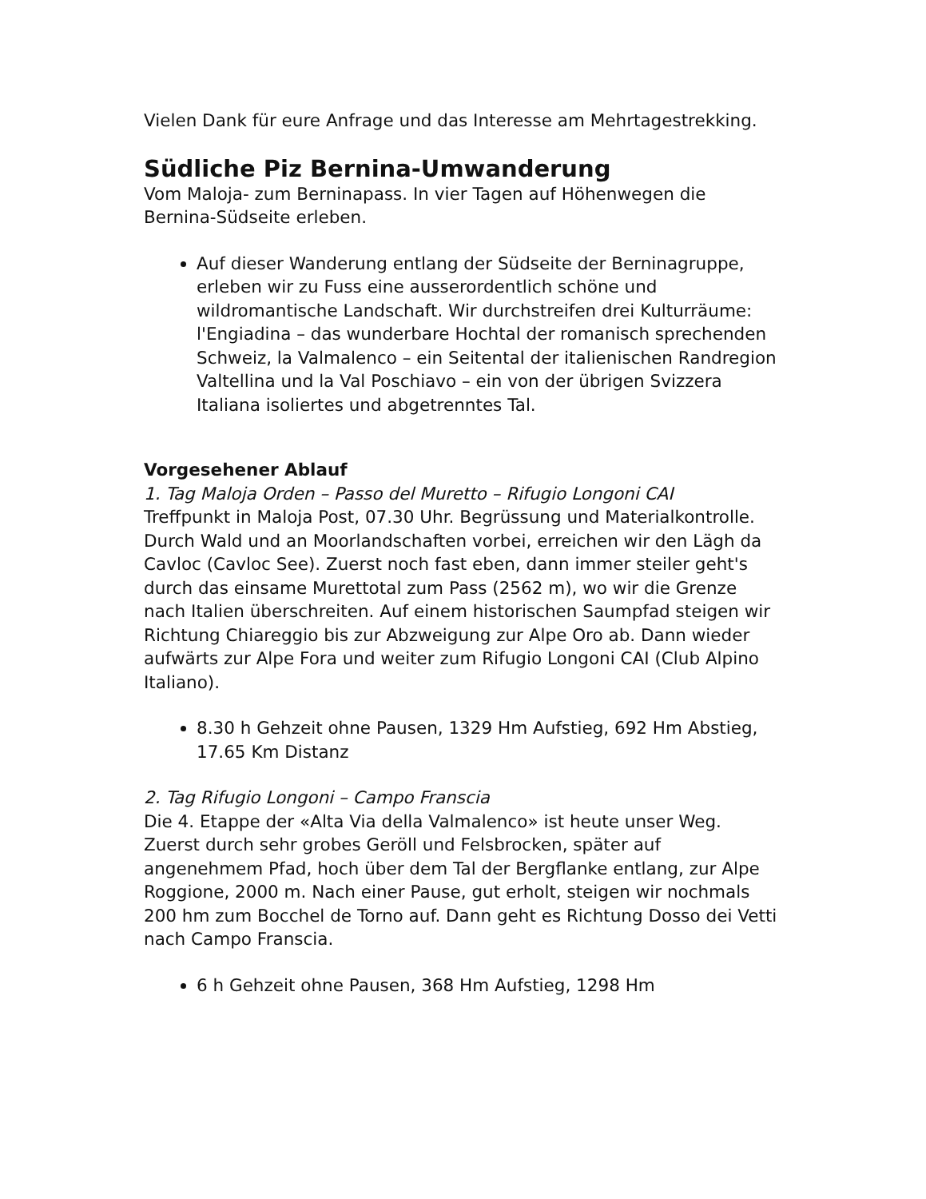Vielen Dank für eure Anfrage und das Interesse am Mehrtagestrekking.
Südliche Piz Bernina-Umwanderung
Vom Maloja- zum Berninapass. In vier Tagen auf Höhenwegen die Bernina-Südseite erleben.
Auf dieser Wanderung entlang der Südseite der Berninagruppe, erleben wir zu Fuss eine ausserordentlich schöne und wildromantische Landschaft. Wir durchstreifen drei Kulturräume: l'Engiadina – das wunderbare Hochtal der romanisch sprechenden Schweiz, la Valmalenco – ein Seitental der italienischen Randregion Valtellina und la Val Poschiavo – ein von der übrigen Svizzera Italiana isoliertes und abgetrenntes Tal.
Vorgesehener Ablauf
1. Tag Maloja Orden – Passo del Muretto – Rifugio Longoni CAI
Treffpunkt in Maloja Post, 07.30 Uhr. Begrüssung und Materialkontrolle. Durch Wald und an Moorlandschaften vorbei, erreichen wir den Lägh da Cavloc (Cavloc See). Zuerst noch fast eben, dann immer steiler geht's durch das einsame Murettotal zum Pass (2562 m), wo wir die Grenze nach Italien überschreiten. Auf einem historischen Saumpfad steigen wir Richtung Chiareggio bis zur Abzweigung zur Alpe Oro ab. Dann wieder aufwärts zur Alpe Fora und weiter zum Rifugio Longoni CAI (Club Alpino Italiano).
8.30 h Gehzeit ohne Pausen, 1329 Hm Aufstieg, 692 Hm Abstieg, 17.65 Km Distanz
2. Tag Rifugio Longoni – Campo Franscia
Die 4. Etappe der «Alta Via della Valmalenco» ist heute unser Weg. Zuerst durch sehr grobes Geröll und Felsbrocken, später auf angenehmem Pfad, hoch über dem Tal der Bergflanke entlang, zur Alpe Roggione, 2000 m. Nach einer Pause, gut erholt, steigen wir nochmals 200 hm zum Bocchel de Torno auf. Dann geht es Richtung Dosso dei Vetti nach Campo Franscia.
6 h Gehzeit ohne Pausen, 368 Hm Aufstieg, 1298 Hm